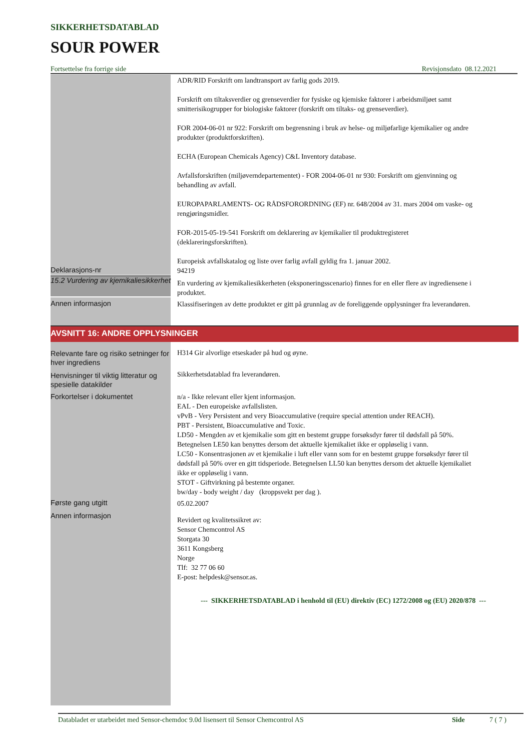SIKKERHETSDATABLAD
SOUR POWER
Fortsettelse fra forrige side Revisjonsdato 08.12.2021
Deklarasjons-nr
ADR/RID Forskrift om landtransport av farlig gods 2019.
Forskrift om tiltaksverdier og grenseverdier for fysiske og kjemiske faktorer i arbeidsmiljøet samt smitterisikogrupper for biologiske faktorer (forskrift om tiltaks- og grenseverdier).
FOR 2004-06-01 nr 922: Forskrift om begrensning i bruk av helse- og miljøfarlige kjemikalier og andre produkter (produktforskriften).
ECHA (European Chemicals Agency) C&L Inventory database.
Avfallsforskriften (miljøverndepartementet) - FOR 2004-06-01 nr 930: Forskrift om gjenvinning og behandling av avfall.
EUROPAPARLAMENTS- OG RÅDSFORORDNING (EF) nr. 648/2004 av 31. mars 2004 om vaske- og rengjøringsmidler.
FOR-2015-05-19-541 Forskrift om deklarering av kjemikalier til produktregisteret (deklareringsforskriften).
Europeisk avfallskatalog og liste over farlig avfall gyldig fra 1. januar 2002.
94219
15.2 Vurdering av kjemikaliesikkerhet
En vurdering av kjemikaliesikkerheten (eksponeringsscenario) finnes for en eller flere av ingrediensene i produktet.
Annen informasjon
Klassifiseringen av dette produktet er gitt på grunnlag av de foreliggende opplysninger fra leverandøren.
AVSNITT 16: ANDRE OPPLYSNINGER
Relevante fare og risiko setninger for hver ingrediens
Henvisninger til viktig litteratur og spesielle datakilder
Forkortelser i dokumentet
Første gang utgitt
Annen informasjon
H314 Gir alvorlige etseskader på hud og øyne.
Sikkerhetsdatablad fra leverandøren.
n/a - Ikke relevant eller kjent informasjon.
EAL - Den europeiske avfallslisten.
vPvB - Very Persistent and very Bioaccumulative (require special attention under REACH).
PBT - Persistent, Bioaccumulative and Toxic.
LD50 - Mengden av et kjemikalie som gitt en bestemt gruppe forsøksdyr fører til dødsfall på 50%. Betegnelsen LE50 kan benyttes dersom det aktuelle kjemikaliet ikke er oppløselig i vann.
LC50 - Konsentrasjonen av et kjemikalie i luft eller vann som for en bestemt gruppe forsøksdyr fører til dødsfall på 50% over en gitt tidsperiode. Betegnelsen LL50 kan benyttes dersom det aktuelle kjemikaliet ikke er oppløselig i vann.
STOT - Giftvirkning på bestemte organer.
bw/day - body weight / day (kroppsvekt per dag ).
05.02.2007
Revidert og kvalitetssikret av:
Sensor Chemcontrol AS
Storgata 30
3611 Kongsberg
Norge
Tlf: 32 77 06 60
E-post: helpdesk@sensor.as.
--- SIKKERHETSDATABLAD i henhold til (EU) direktiv (EC) 1272/2008 og (EU) 2020/878 ---
Databladet er utarbeidet med Sensor-chemdoc 9.0d lisensert til Sensor Chemcontrol AS Side 7 ( 7 )